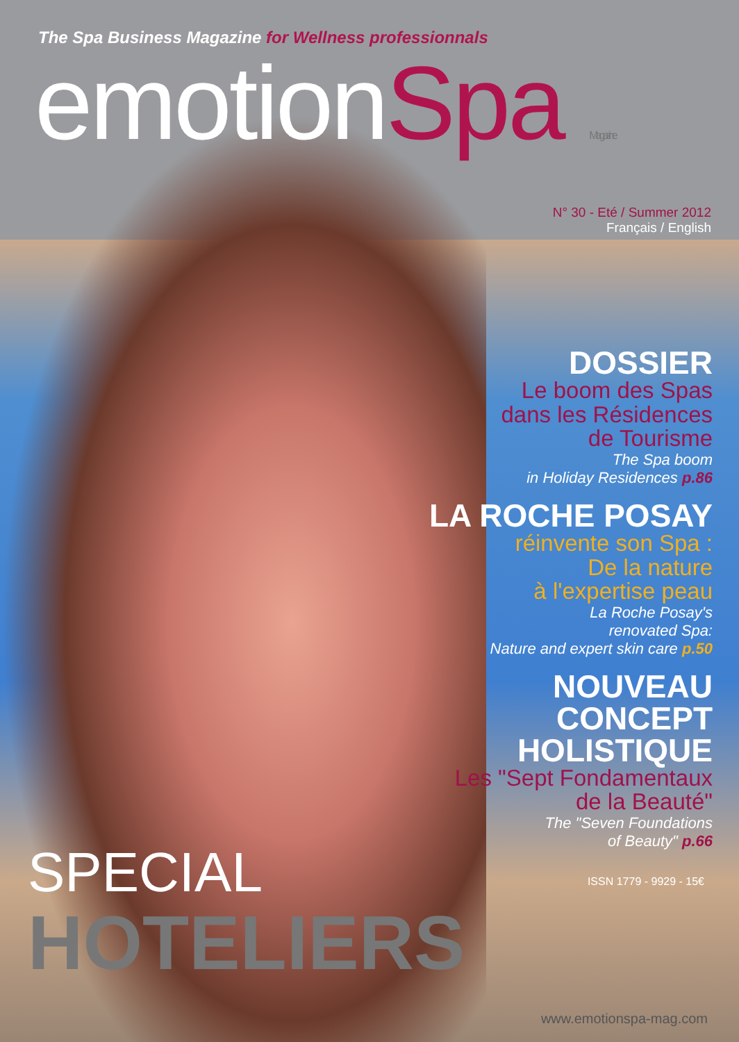The Spa Business Magazine for Wellness professionnals
emotionSpa Magazine
N° 30 - Eté / Summer 2012
Français / English
DOSSIER
Le boom des Spas
dans les Résidences
de Tourisme
The Spa boom
in Holiday Residences p.86
LA ROCHE POSAY
réinvente son Spa :
De la nature
à l'expertise peau
La Roche Posay's
renovated Spa:
Nature and expert skin care p.50
NOUVEAU
CONCEPT
HOLISTIQUE
Les "Sept Fondamentaux
de la Beauté"
The "Seven Foundations
of Beauty" p.66
SPECIAL
HOTELIERS
ISSN 1779 - 9929 - 15€
www.emotionspa-mag.com